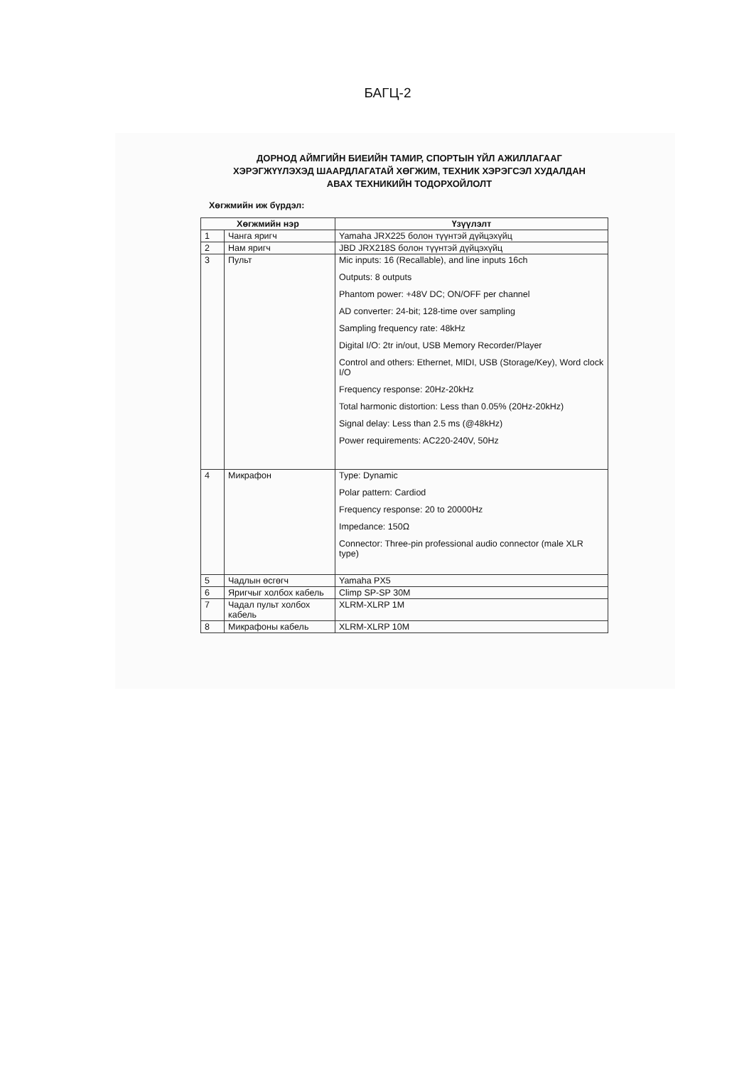БАГЦ-2
ДОРНОД АЙМГИЙН БИЕИЙН ТАМИР, СПОРТЫН ҮЙЛ АЖИЛЛАГААГ
ХЭРЭГЖҮҮЛЭХЭД ШААРДЛАГАТАЙ ХӨГЖИМ, ТЕХНИК ХЭРЭГСЭЛ ХУДАЛДАН
АВАХ ТЕХНИКИЙН ТОДОРХОЙЛОЛТ
Хөгжмийн иж бүрдэл:
| Хөгжмийн нэр | | Үзүүлэлт |
| --- | --- | --- |
| 1 | Чанга яригч | Yamaha JRX225 болон түүнтэй дүйцэхүйц |
| 2 | Нам яригч | JBD JRX218S болон түүнтэй дүйцэхүйц |
| 3 | Пульт | Mic inputs: 16 (Recallable), and line inputs 16ch Outputs: 8 outputs Phantom power: +48V DC; ON/OFF per channel AD converter: 24-bit; 128-time over sampling Sampling frequency rate: 48kHz Digital I/O: 2tr in/out, USB Memory Recorder/Player Control and others: Ethernet, MIDI, USB (Storage/Key), Word clock I/O Frequency response: 20Hz-20kHz Total harmonic distortion: Less than 0.05% (20Hz-20kHz) Signal delay: Less than 2.5 ms (@48kHz) Power requirements: AC220-240V, 50Hz |
| 4 | Микрафон | Type: Dynamic Polar pattern: Cardiod Frequency response: 20 to 20000Hz Impedance: 150Ω Connector: Three-pin professional audio connector (male XLR type) |
| 5 | Чадлын өсгөгч | Yamaha PX5 |
| 6 | Яригчыг холбох кабель | Climp SP-SP 30M |
| 7 | Чадал пульт холбох кабель | XLRM-XLRP 1M |
| 8 | Микрафоны кабель | XLRM-XLRP 10M |